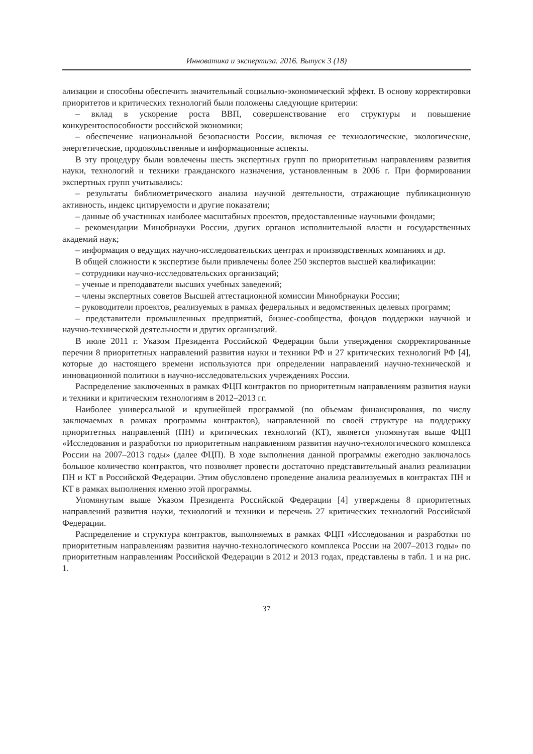Инноватика и экспертиза. 2016. Выпуск 3 (18)
ализации и способны обеспечить значительный социально-экономический эффект. В основу корректировки приоритетов и критических технологий были положены следующие критерии:
– вклад в ускорение роста ВВП, совершенствование его структуры и повышение конкурентоспособности российской экономики;
– обеспечение национальной безопасности России, включая ее технологические, экологические, энергетические, продовольственные и информационные аспекты.
В эту процедуру были вовлечены шесть экспертных групп по приоритетным направлениям развития науки, технологий и техники гражданского назначения, установленным в 2006 г. При формировании экспертных групп учитывались:
– результаты библиометрического анализа научной деятельности, отражающие публикационную активность, индекс цитируемости и другие показатели;
– данные об участниках наиболее масштабных проектов, предоставленные научными фондами;
– рекомендации Минобрнауки России, других органов исполнительной власти и государственных академий наук;
– информация о ведущих научно-исследовательских центрах и производственных компаниях и др.
В общей сложности к экспертизе были привлечены более 250 экспертов высшей квалификации:
– сотрудники научно-исследовательских организаций;
– ученые и преподаватели высших учебных заведений;
– члены экспертных советов Высшей аттестационной комиссии Минобрнауки России;
– руководители проектов, реализуемых в рамках федеральных и ведомственных целевых программ;
– представители промышленных предприятий, бизнес-сообщества, фондов поддержки научной и научно-технической деятельности и других организаций.
В июле 2011 г. Указом Президента Российской Федерации были утверждения скорректированные перечни 8 приоритетных направлений развития науки и техники РФ и 27 критических технологий РФ [4], которые до настоящего времени используются при определении направлений научно-технической и инновационной политики в научно-исследовательских учреждениях России.
Распределение заключенных в рамках ФЦП контрактов по приоритетным направлениям развития науки и техники и критическим технологиям в 2012–2013 гг.
Наиболее универсальной и крупнейшей программой (по объемам финансирования, по числу заключаемых в рамках программы контрактов), направленной по своей структуре на поддержку приоритетных направлений (ПН) и критических технологий (КТ), является упомянутая выше ФЦП «Исследования и разработки по приоритетным направлениям развития научно-технологического комплекса России на 2007–2013 годы» (далее ФЦП). В ходе выполнения данной программы ежегодно заключалось большое количество контрактов, что позволяет провести достаточно представительный анализ реализации ПН и КТ в Российской Федерации. Этим обусловлено проведение анализа реализуемых в контрактах ПН и КТ в рамках выполнения именно этой программы.
Упомянутым выше Указом Президента Российской Федерации [4] утверждены 8 приоритетных направлений развития науки, технологий и техники и перечень 27 критических технологий Российской Федерации.
Распределение и структура контрактов, выполняемых в рамках ФЦП «Исследования и разработки по приоритетным направлениям развития научно-технологического комплекса России на 2007–2013 годы» по приоритетным направлениям Российской Федерации в 2012 и 2013 годах, представлены в табл. 1 и на рис. 1.
37